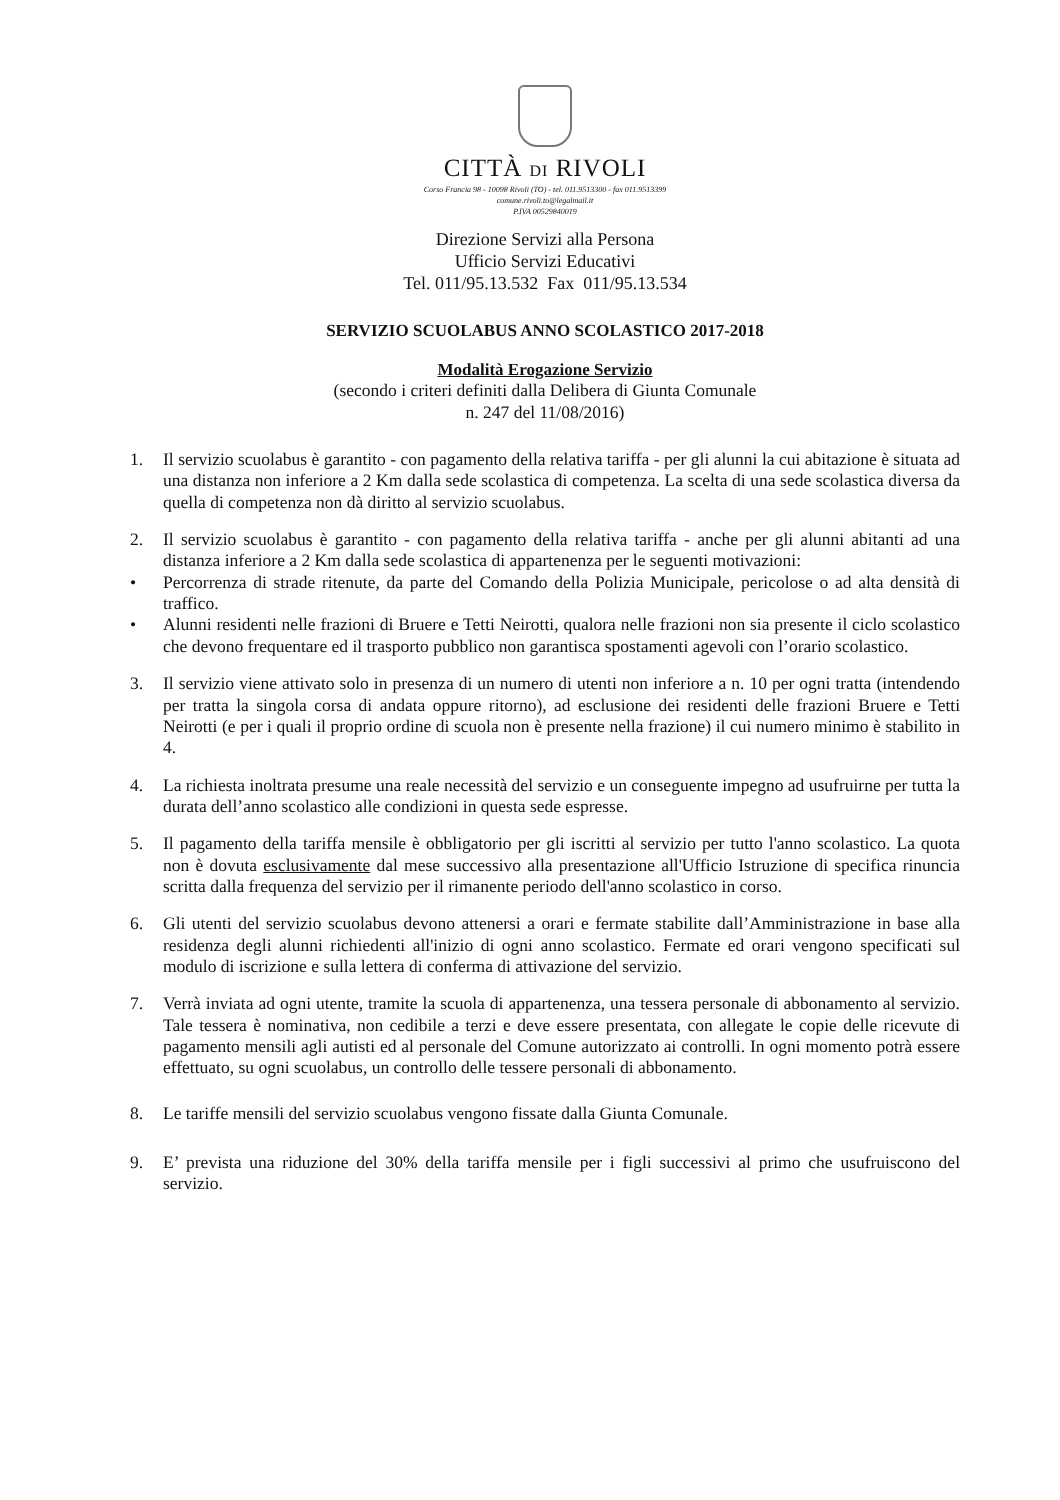CITTÀ DI RIVOLI
Corso Francia 98 - 10098 Rivoli (TO) - tel. 011.9513300 - fax 011.9513399
comune.rivoli.to@legalmail.it
P.IVA 00529840019
Direzione Servizi alla Persona
Ufficio Servizi Educativi
Tel. 011/95.13.532 Fax 011/95.13.534
SERVIZIO SCUOLABUS ANNO SCOLASTICO 2017-2018
Modalità Erogazione Servizio
(secondo i criteri definiti dalla Delibera di Giunta Comunale
n. 247 del 11/08/2016)
1. Il servizio scuolabus è garantito - con pagamento della relativa tariffa - per gli alunni la cui abitazione è situata ad una distanza non inferiore a 2 Km dalla sede scolastica di competenza. La scelta di una sede scolastica diversa da quella di competenza non dà diritto al servizio scuolabus.
2. Il servizio scuolabus è garantito - con pagamento della relativa tariffa - anche per gli alunni abitanti ad una distanza inferiore a 2 Km dalla sede scolastica di appartenenza per le seguenti motivazioni:
• Percorrenza di strade ritenute, da parte del Comando della Polizia Municipale, pericolose o ad alta densità di traffico.
• Alunni residenti nelle frazioni di Bruere e Tetti Neirotti, qualora nelle frazioni non sia presente il ciclo scolastico che devono frequentare ed il trasporto pubblico non garantisca spostamenti agevoli con l’orario scolastico.
3. Il servizio viene attivato solo in presenza di un numero di utenti non inferiore a n. 10 per ogni tratta (intendendo per tratta la singola corsa di andata oppure ritorno), ad esclusione dei residenti delle frazioni Bruere e Tetti Neirotti (e per i quali il proprio ordine di scuola non è presente nella frazione) il cui numero minimo è stabilito in 4.
4. La richiesta inoltrata presume una reale necessità del servizio e un conseguente impegno ad usufruirne per tutta la durata dell’anno scolastico alle condizioni in questa sede espresse.
5. Il pagamento della tariffa mensile è obbligatorio per gli iscritti al servizio per tutto l'anno scolastico. La quota non è dovuta esclusivamente dal mese successivo alla presentazione all'Ufficio Istruzione di specifica rinuncia scritta dalla frequenza del servizio per il rimanente periodo dell'anno scolastico in corso.
6. Gli utenti del servizio scuolabus devono attenersi a orari e fermate stabilite dall’Amministrazione in base alla residenza degli alunni richiedenti all'inizio di ogni anno scolastico. Fermate ed orari vengono specificati sul modulo di iscrizione e sulla lettera di conferma di attivazione del servizio.
7. Verrà inviata ad ogni utente, tramite la scuola di appartenenza, una tessera personale di abbonamento al servizio. Tale tessera è nominativa, non cedibile a terzi e deve essere presentata, con allegate le copie delle ricevute di pagamento mensili agli autisti ed al personale del Comune autorizzato ai controlli. In ogni momento potrà essere effettuato, su ogni scuolabus, un controllo delle tessere personali di abbonamento.
8. Le tariffe mensili del servizio scuolabus vengono fissate dalla Giunta Comunale.
9. E’ prevista una riduzione del 30% della tariffa mensile per i figli successivi al primo che usufruiscono del servizio.